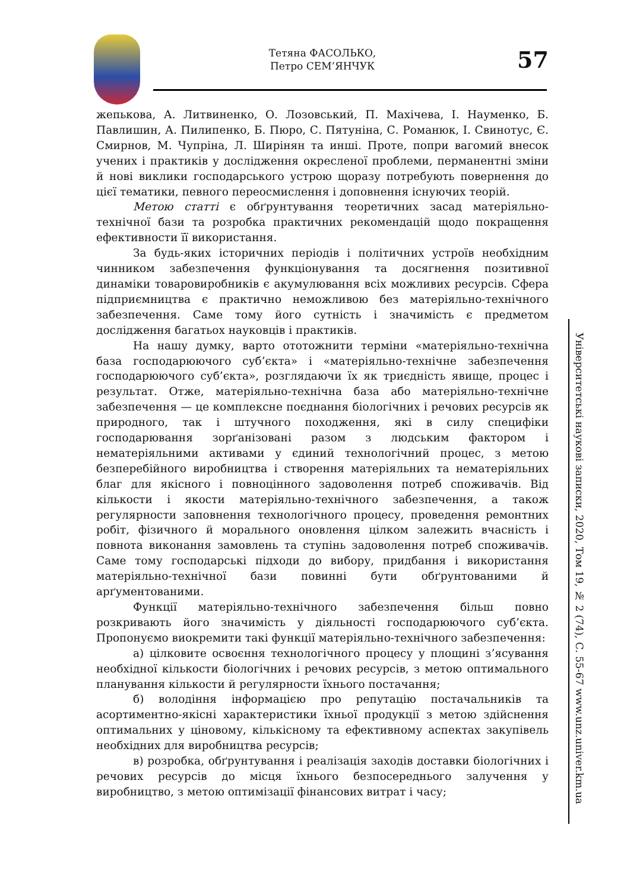Тетяна ФАСОЛЬКО,
Петро СЕМ’ЯНЧУК
57
жепькова, А. Литвиненко, О. Лозовський, П. Махічева, І. Науменко, Б. Павлишин, А. Пилипенко, Б. Пюро, С. Пятуніна, С. Романюк, І. Свинотус, Є. Смирнов, М. Чупріна, Л. Ширінян та инші. Проте, попри вагомий внесок учених і практиків у дослідження окресленої проблеми, перманентні зміни й нові виклики господарського устрою щоразу потребують повернення до цієї тематики, певного переосмислення і доповнення існуючих теорій.
Метою статті є обґрунтування теоретичних засад матеріяльно-технічної бази та розробка практичних рекомендацій щодо покращення ефективности її використання.
За будь-яких історичних періодів і політичних устроїв необхідним чинником забезпечення функціонування та досягнення позитивної динаміки товаровиробників є акумулювання всіх можливих ресурсів. Сфера підприємництва є практично неможливою без матеріяльно-технічного забезпечення. Саме тому його сутність і значимість є предметом дослідження багатьох науковців і практиків.
На нашу думку, варто ототожнити терміни «матеріяльно-технічна база господарюючого суб’єкта» і «матеріяльно-технічне забезпечення господарюючого суб’єкта», розглядаючи їх як триєдність явище, процес і результат. Отже, матеріяльно-технічна база або матеріяльно-технічне забезпечення — це комплексне поєднання біологічних і речових ресурсів як природного, так і штучного походження, які в силу специфіки господарювання зорґанізовані разом з людським фактором і нематеріяльними активами у єдиний технологічний процес, з метою безперебійного виробництва і створення матеріяльних та нематеріяльних благ для якісного і повноцінного задоволення потреб споживачів. Від кількости і якости матеріяльно-технічного забезпечення, а також регулярности заповнення технологічного процесу, проведення ремонтних робіт, фізичного й морального оновлення цілком залежить вчасність і повнота виконання замовлень та ступінь задоволення потреб споживачів. Саме тому господарські підходи до вибору, придбання і використання матеріяльно-технічної бази повинні бути обґрунтованими й арґументованими.
Функції матеріяльно-технічного забезпечення більш повно розкривають його значимість у діяльності господарюючого суб’єкта. Пропонуємо виокремити такі функції матеріяльно-технічного забезпечення:
а) цілковите освоєння технологічного процесу у площині з’ясування необхідної кількости біологічних і речових ресурсів, з метою оптимального планування кількости й регулярности їхнього постачання;
б) володіння інформацією про репутацію постачальників та асортиментно-якісні характеристики їхньої продукції з метою здійснення оптимальних у ціновому, кількісному та ефективному аспектах закупівель необхідних для виробництва ресурсів;
в) розробка, обґрунтування і реалізація заходів доставки біологічних і речових ресурсів до місця їхнього безпосереднього залучення у виробництво, з метою оптимізації фінансових витрат і часу;
Університетські наукові записки, 2020, Том 19, № 2 (74), С. 55-67 www.unz.univer.km.ua